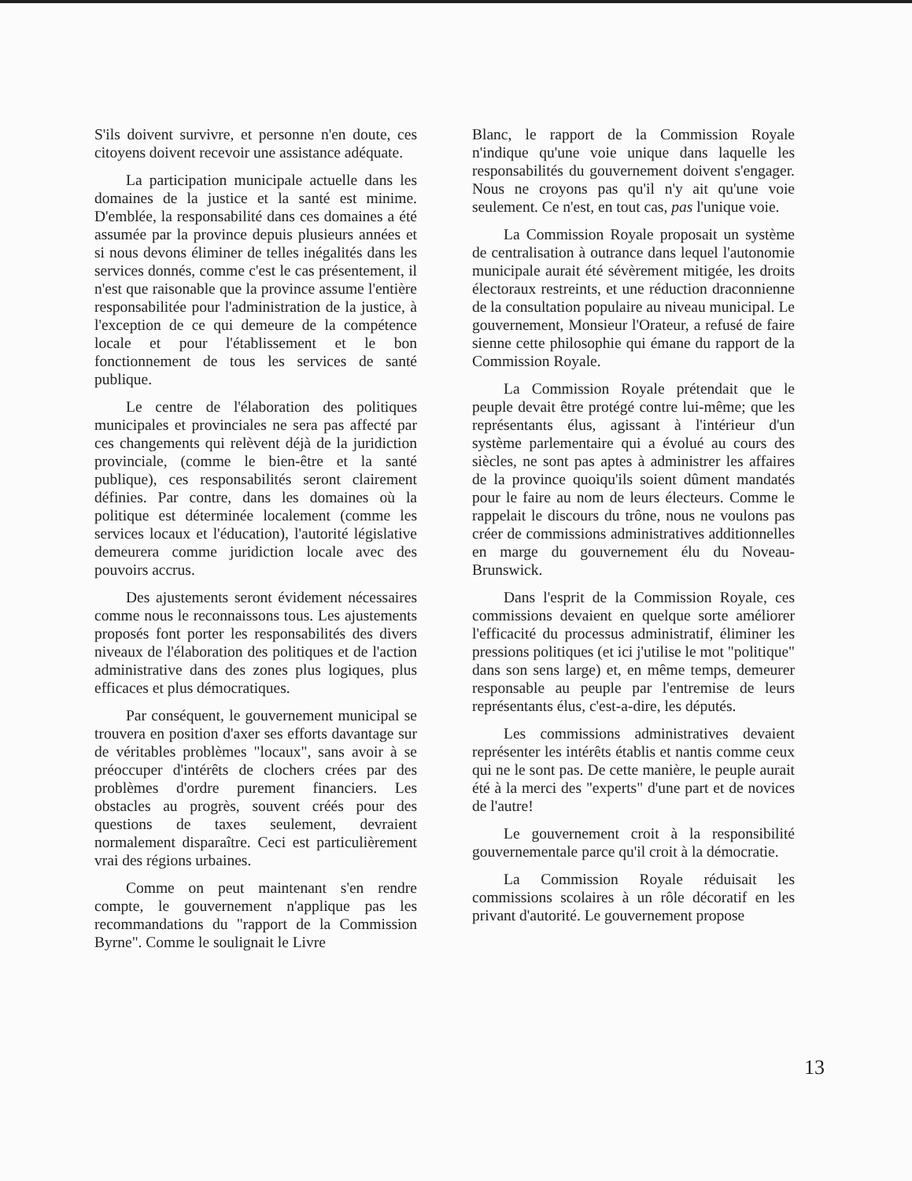S'ils doivent survivre, et personne n'en doute, ces citoyens doivent recevoir une assistance adéquate.
La participation municipale actuelle dans les domaines de la justice et la santé est minime. D'emblée, la responsabilité dans ces domaines a été assumée par la province depuis plusieurs années et si nous devons éliminer de telles inégalités dans les services donnés, comme c'est le cas présentement, il n'est que raisonable que la province assume l'entière responsabilitée pour l'administration de la justice, à l'exception de ce qui demeure de la compétence locale et pour l'établissement et le bon fonctionnement de tous les services de santé publique.
Le centre de l'élaboration des politiques municipales et provinciales ne sera pas affecté par ces changements qui relèvent déjà de la juridiction provinciale, (comme le bien-être et la santé publique), ces responsabilités seront clairement définies. Par contre, dans les domaines où la politique est déterminée localement (comme les services locaux et l'éducation), l'autorité législative demeurera comme juridiction locale avec des pouvoirs accrus.
Des ajustements seront évidement nécessaires comme nous le reconnaissons tous. Les ajustements proposés font porter les responsabilités des divers niveaux de l'élaboration des politiques et de l'action administrative dans des zones plus logiques, plus efficaces et plus démocratiques.
Par conséquent, le gouvernement municipal se trouvera en position d'axer ses efforts davantage sur de véritables problèmes "locaux", sans avoir à se préoccuper d'intérêts de clochers crées par des problèmes d'ordre purement financiers. Les obstacles au progrès, souvent créés pour des questions de taxes seulement, devraient normalement disparaître. Ceci est particulièrement vrai des régions urbaines.
Comme on peut maintenant s'en rendre compte, le gouvernement n'applique pas les recommandations du "rapport de la Commission Byrne". Comme le soulignait le Livre
Blanc, le rapport de la Commission Royale n'indique qu'une voie unique dans laquelle les responsabilités du gouvernement doivent s'engager. Nous ne croyons pas qu'il n'y ait qu'une voie seulement. Ce n'est, en tout cas, pas l'unique voie.
La Commission Royale proposait un système de centralisation à outrance dans lequel l'autonomie municipale aurait été sévèrement mitigée, les droits électoraux restreints, et une réduction draconnienne de la consultation populaire au niveau municipal. Le gouvernement, Monsieur l'Orateur, a refusé de faire sienne cette philosophie qui émane du rapport de la Commission Royale.
La Commission Royale prétendait que le peuple devait être protégé contre lui-même; que les représentants élus, agissant à l'intérieur d'un système parlementaire qui a évolué au cours des siècles, ne sont pas aptes à administrer les affaires de la province quoiqu'ils soient dûment mandatés pour le faire au nom de leurs électeurs. Comme le rappelait le discours du trône, nous ne voulons pas créer de commissions administratives additionnelles en marge du gouvernement élu du Noveau-Brunswick.
Dans l'esprit de la Commission Royale, ces commissions devaient en quelque sorte améliorer l'efficacité du processus administratif, éliminer les pressions politiques (et ici j'utilise le mot "politique" dans son sens large) et, en même temps, demeurer responsable au peuple par l'entremise de leurs représentants élus, c'est-a-dire, les députés.
Les commissions administratives devaient représenter les intérêts établis et nantis comme ceux qui ne le sont pas. De cette manière, le peuple aurait été à la merci des "experts" d'une part et de novices de l'autre!
Le gouvernement croit à la responsibilité gouvernementale parce qu'il croit à la démocratie.
La Commission Royale réduisait les commissions scolaires à un rôle décoratif en les privant d'autorité. Le gouvernement propose
13